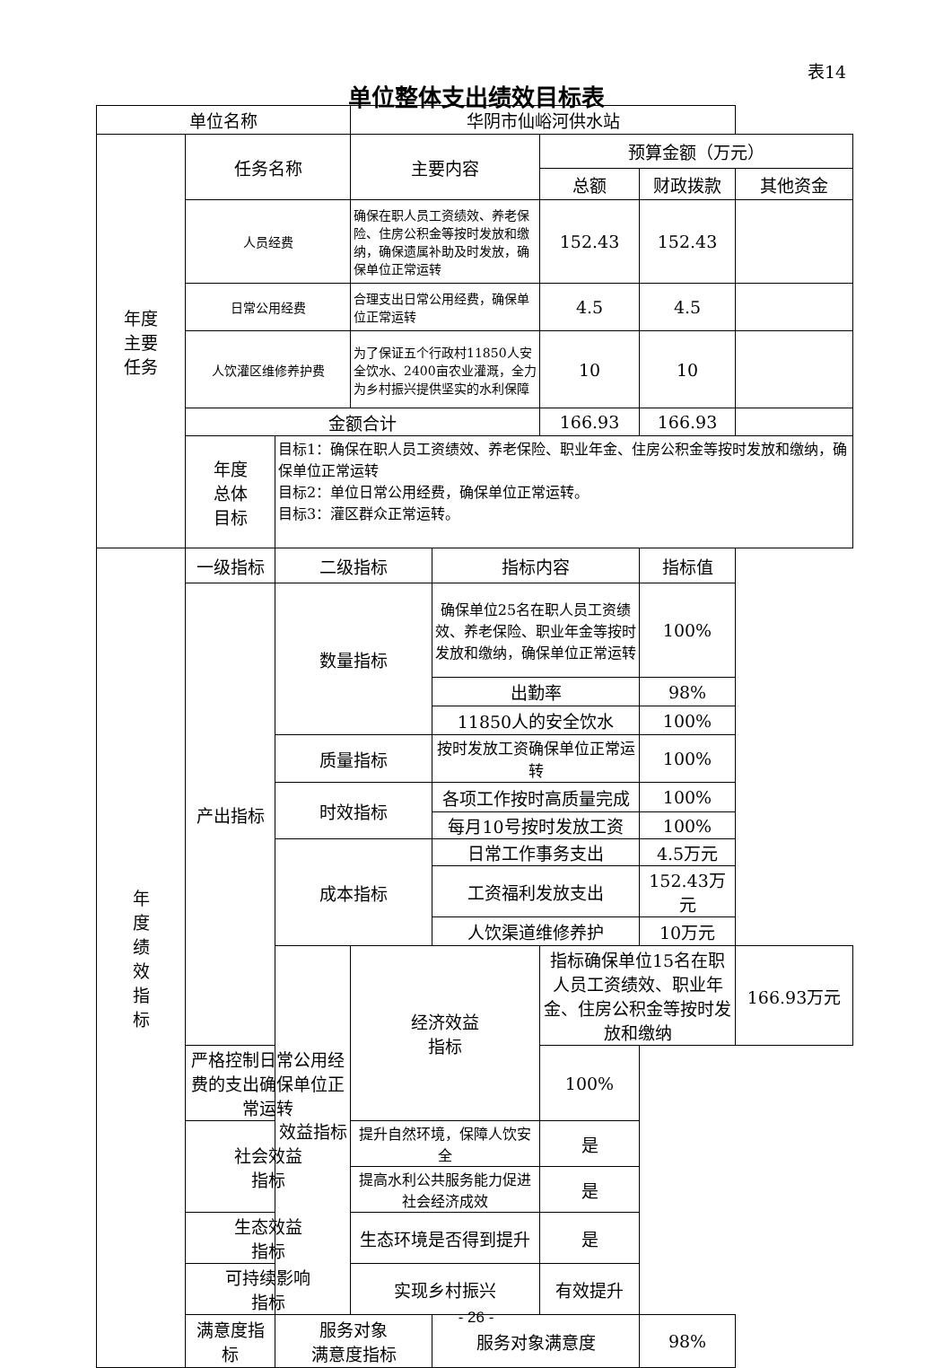表14
单位整体支出绩效目标表
| 单位名称 | | | 华阴市仙峪河供水站 | | | | |
| 年度 主要 任务 | 任务名称 | | 主要内容 | | 预算金额（万元） | | |
| | | | | | 总额 | 财政拨款 | 其他资金 |
| | 人员经费 | | 确保在职人员工资绩效、养老保险、住房公积金等按时发放和缴纳，确保遗属补助及时发放，确保单位正常运转 | | 152.43 | 152.43 | |
| | 日常公用经费 | | 合理支出日常公用经费，确保单位正常运转 | | 4.5 | 4.5 | |
| | 人饮灌区维修养护费 | | 为了保证五个行政村11850人安全饮水、2400亩农业灌溉，全力为乡村振兴提供坚实的水利保障 | | 10 | 10 | |
| | 金额合计 | | | | 166.93 | 166.93 | |
| | 年度 总体 目标 | 目标1：确保在职人员工资绩效、养老保险、职业年金、住房公积金等按时发放和缴纳，确保单位正常运转 目标2：单位日常公用经费，确保单位正常运转。 目标3：灌区群众正常运转。 | | | | | |
| 年 度 绩 效 指 标 | 一级指标 | 二级指标 | | 指标内容 | | 指标值 | |
| | 产出指标 | 数量指标 | | 确保单位25名在职人员工资绩效、养老保险、职业年金等按时发放和缴纳，确保单位正常运转 | | 100% | |
| | | | | 出勤率 | | 98% | |
| | | | | 11850人的安全饮水 | | 100% | |
| | | 质量指标 | | 按时发放工资确保单位正常运转 | | 100% | |
| | | 时效指标 | | 各项工作按时高质量完成 | | 100% | |
| | | | | 每月10号按时发放工资 | | 100% | |
| | | 成本指标 | | 日常工作事务支出 | | 4.5万元 | |
| | | | | 工资福利发放支出 | | 152.43万元 | |
| | | | | 人饮渠道维修养护 | | 10万元 | |
| | | 效益指标 | 经济效益 指标 | | 指标确保单位15名在职人员工资绩效、职业年金、住房公积金等按时发放和缴纳 | | 166.93万元 |
| | 严格控制日常公用经费的支出确保单位正常运转 | | | | 100% | | |
| | 社会效益 指标 | | 提升自然环境，保障人饮安全 | | 是 | | |
| | | | 提高水利公共服务能力促进社会经济成效 | | 是 | | |
| | 生态效益 指标 | | 生态环境是否得到提升 | | 是 | | |
| | 可持续影响 指标 | | 实现乡村振兴 | | 有效提升 | | |
| | 满意度指 标 | 服务对象 满意度指标 | | 服务对象满意度 | | 98% | |
- 26 -